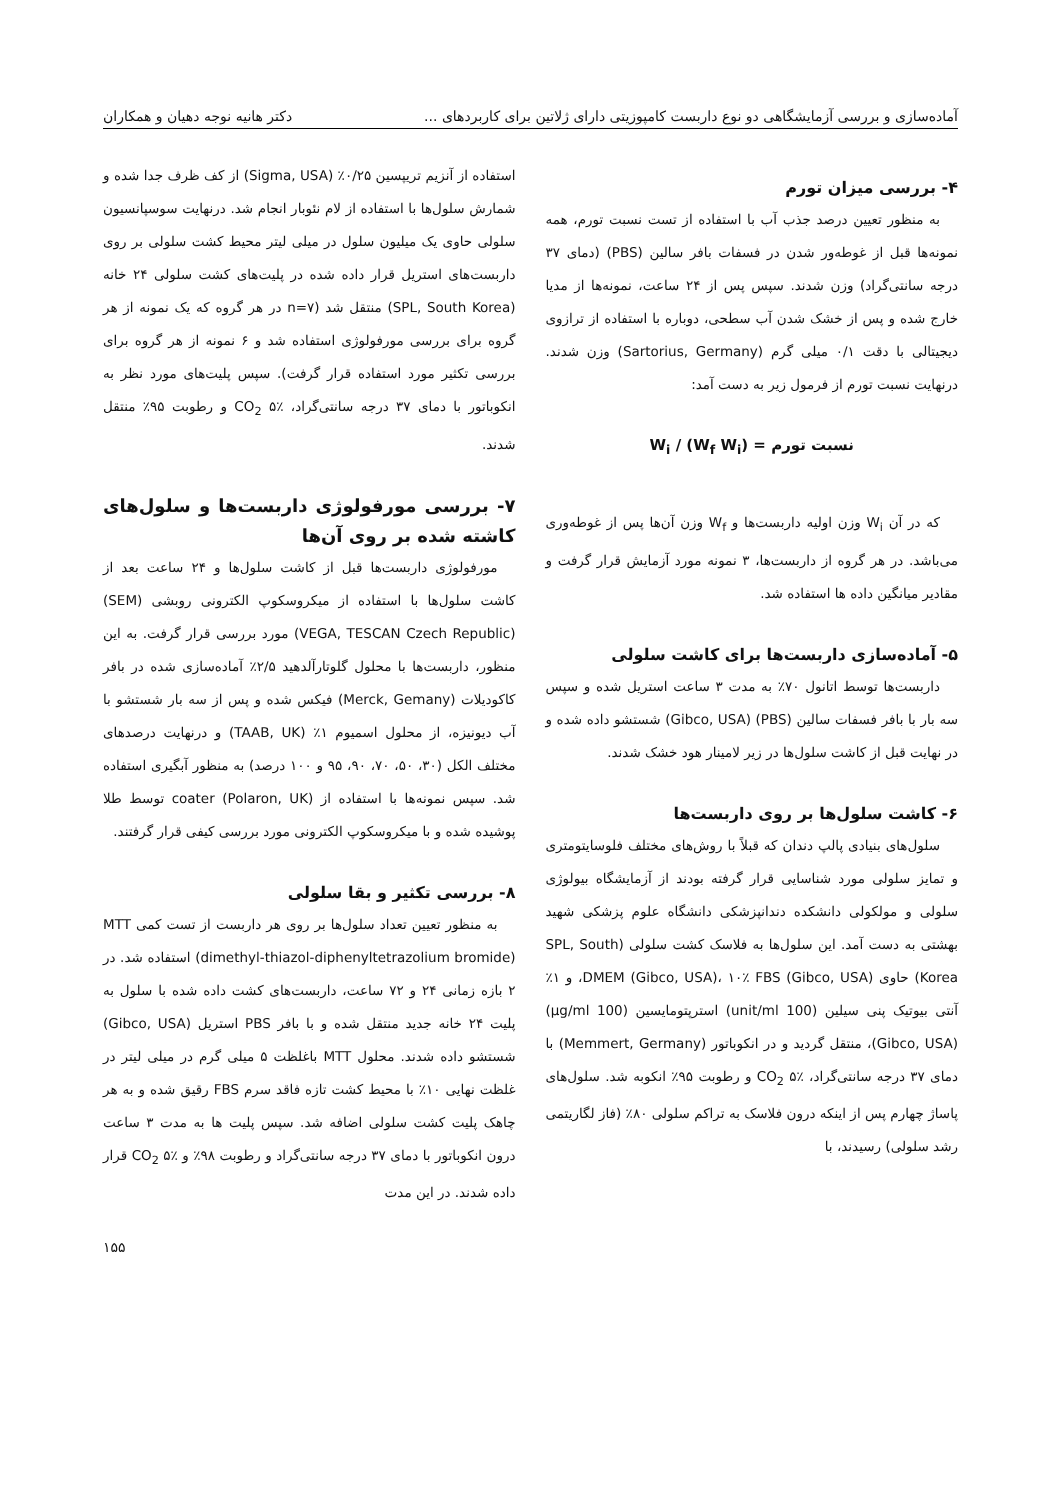آماده‌سازی و بررسی آزمایشگاهی دو نوع داربست کامپوزیتی دارای ژلاتین برای کاربردهای ... دکتر هانیه نوجه دهیان و همکاران
۴- بررسی میزان تورم
به منظور تعیین درصد جذب آب با استفاده از تست نسبت تورم، همه نمونه‌ها قبل از غوطه‌ور شدن در فسفات بافر سالین (PBS) (دمای ۳۷ درجه سانتی‌گراد) وزن شدند. سپس پس از ۲۴ ساعت، نمونه‌ها از مدیا خارج شده و پس از خشک شدن آب سطحی، دوباره با استفاده از ترازوی دیجیتالی با دقت ۰/۱ میلی گرم (Sartorius, Germany) وزن شدند. درنهایت نسبت تورم از فرمول زیر به دست آمد:
نسبت تورم = (W<sub>f</sub> W<sub>i</sub>) / W<sub>i</sub>
که در آن W<sub>i</sub> وزن اولیه داربست‌ها و W<sub>f</sub> وزن آن‌ها پس از غوطه‌وری می‌باشد. در هر گروه از داربست‌ها، ۳ نمونه مورد آزمایش قرار گرفت و مقادیر میانگین داده ها استفاده شد.
۵- آماده‌سازی داربست‌ها برای کاشت سلولی
داربست‌ها توسط اتانول ۷۰٪ به مدت ۳ ساعت استریل شده و سپس سه بار با بافر فسفات سالین (PBS) (Gibco, USA) شستشو داده شده و در نهایت قبل از کاشت سلول‌ها در زیر لامینار هود خشک شدند.
۶- کاشت سلول‌ها بر روی داربست‌ها
سلول‌های بنیادی پالپ دندان که قبلاً با روش‌های مختلف فلوسایتومتری و تمایز سلولی مورد شناسایی قرار گرفته بودند از آزمایشگاه بیولوژی سلولی و مولکولی دانشکده دندانپزشکی دانشگاه علوم پزشکی شهید بهشتی به دست آمد. این سلول‌ها به فلاسک کشت سلولی (SPL, South Korea) حاوی DMEM (Gibco, USA)، ۱۰٪ FBS (Gibco, USA)، و ۱٪ آنتی بیوتیک پنی سیلین (100 unit/ml) استرپتومایسین (100 µg/ml) (Gibco, USA)، منتقل گردید و در انکوباتور (Memmert, Germany) با دمای ۳۷ درجه سانتی‌گراد، CO<sub>2</sub> ۵٪ و رطوبت ۹۵٪ انکوبه شد. سلول‌های پاساژ چهارم پس از اینکه درون فلاسک به تراکم سلولی ۸۰٪ (فاز لگاریتمی رشد سلولی) رسیدند، با
استفاده از آنزیم تریپسین ۰/۲۵٪ (Sigma, USA) از کف ظرف جدا شده و شمارش سلول‌ها با استفاده از لام نئوبار انجام شد. درنهایت سوسپانسیون سلولی حاوی یک میلیون سلول در میلی لیتر محیط کشت سلولی بر روی داربست‌های استریل قرار داده شده در پلیت‌های کشت سلولی ۲۴ خانه (SPL, South Korea) منتقل شد (n=۷ در هر گروه که یک نمونه از هر گروه برای بررسی مورفولوژی استفاده شد و ۶ نمونه از هر گروه برای بررسی تکثیر مورد استفاده قرار گرفت). سپس پلیت‌های مورد نظر به انکوباتور با دمای ۳۷ درجه سانتی‌گراد، CO<sub>2</sub> ۵٪ و رطوبت ۹۵٪ منتقل شدند.
۷- بررسی مورفولوژی داربست‌ها و سلول‌های کاشته شده بر روی آن‌ها
مورفولوژی داربست‌ها قبل از کاشت سلول‌ها و ۲۴ ساعت بعد از کاشت سلول‌ها با استفاده از میکروسکوپ الکترونی روبشی (SEM) (VEGA, TESCAN Czech Republic) مورد بررسی قرار گرفت. به این منظور، داربست‌ها با محلول گلوتارآلدهید ۲/۵٪ آماده‌سازی شده در بافر کاکودیلات (Merck, Gemany) فیکس شده و پس از سه بار شستشو با آب دیونیزه، از محلول اسمیوم ۱٪ (TAAB, UK) و درنهایت درصدهای مختلف الکل (۳۰، ۵۰، ۷۰، ۹۰، ۹۵ و ۱۰۰ درصد) به منظور آبگیری استفاده شد. سپس نمونه‌ها با استفاده از coater (Polaron, UK) توسط طلا پوشیده شده و با میکروسکوپ الکترونی مورد بررسی کیفی قرار گرفتند.
۸- بررسی تکثیر و بقا سلولی
به منظور تعیین تعداد سلول‌ها بر روی هر داربست از تست کمی MTT (dimethyl-thiazol-diphenyltetrazolium bromide) استفاده شد. در ۲ بازه زمانی ۲۴ و ۷۲ ساعت، داربست‌های کشت داده شده با سلول به پلیت ۲۴ خانه جدید منتقل شده و با بافر PBS استریل (Gibco, USA) شستشو داده شدند. محلول MTT باغلظت ۵ میلی گرم در میلی لیتر در غلظت نهایی ۱۰٪ با محیط کشت تازه فاقد سرم FBS رقیق شده و به هر چاهک پلیت کشت سلولی اضافه شد. سپس پلیت ها به مدت ۳ ساعت درون انکوباتور با دمای ۳۷ درجه سانتی‌گراد و رطوبت ۹۸٪ و CO<sub>2</sub> ۵٪ قرار داده شدند. در این مدت
۱۵۵